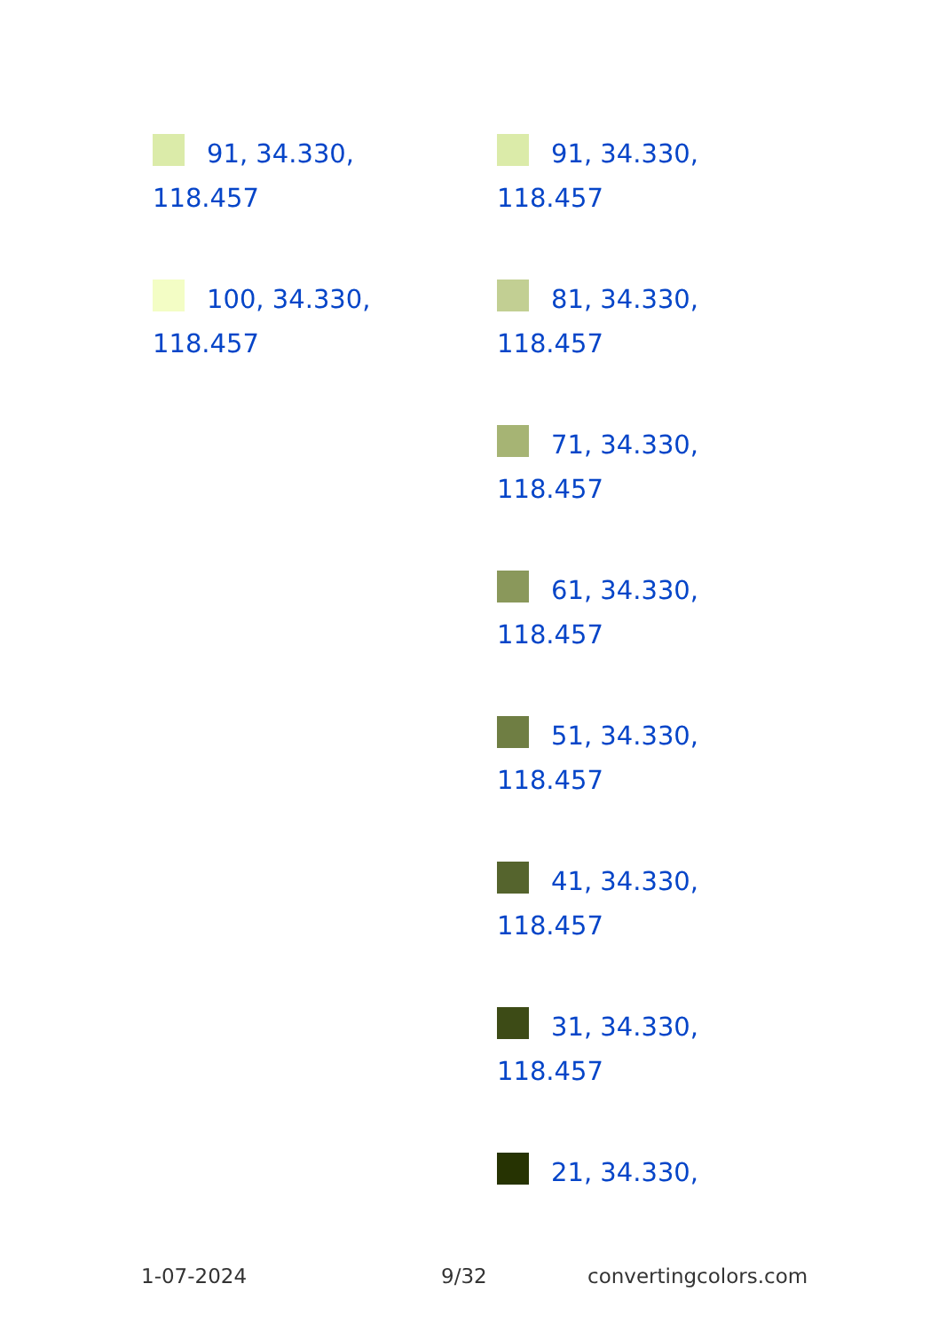91, 34.330,
118.457
100, 34.330,
118.457
91, 34.330,
118.457
81, 34.330,
118.457
71, 34.330,
118.457
61, 34.330,
118.457
51, 34.330,
118.457
41, 34.330,
118.457
31, 34.330,
118.457
21, 34.330,
1-07-2024 9/32 convertingcolors.com